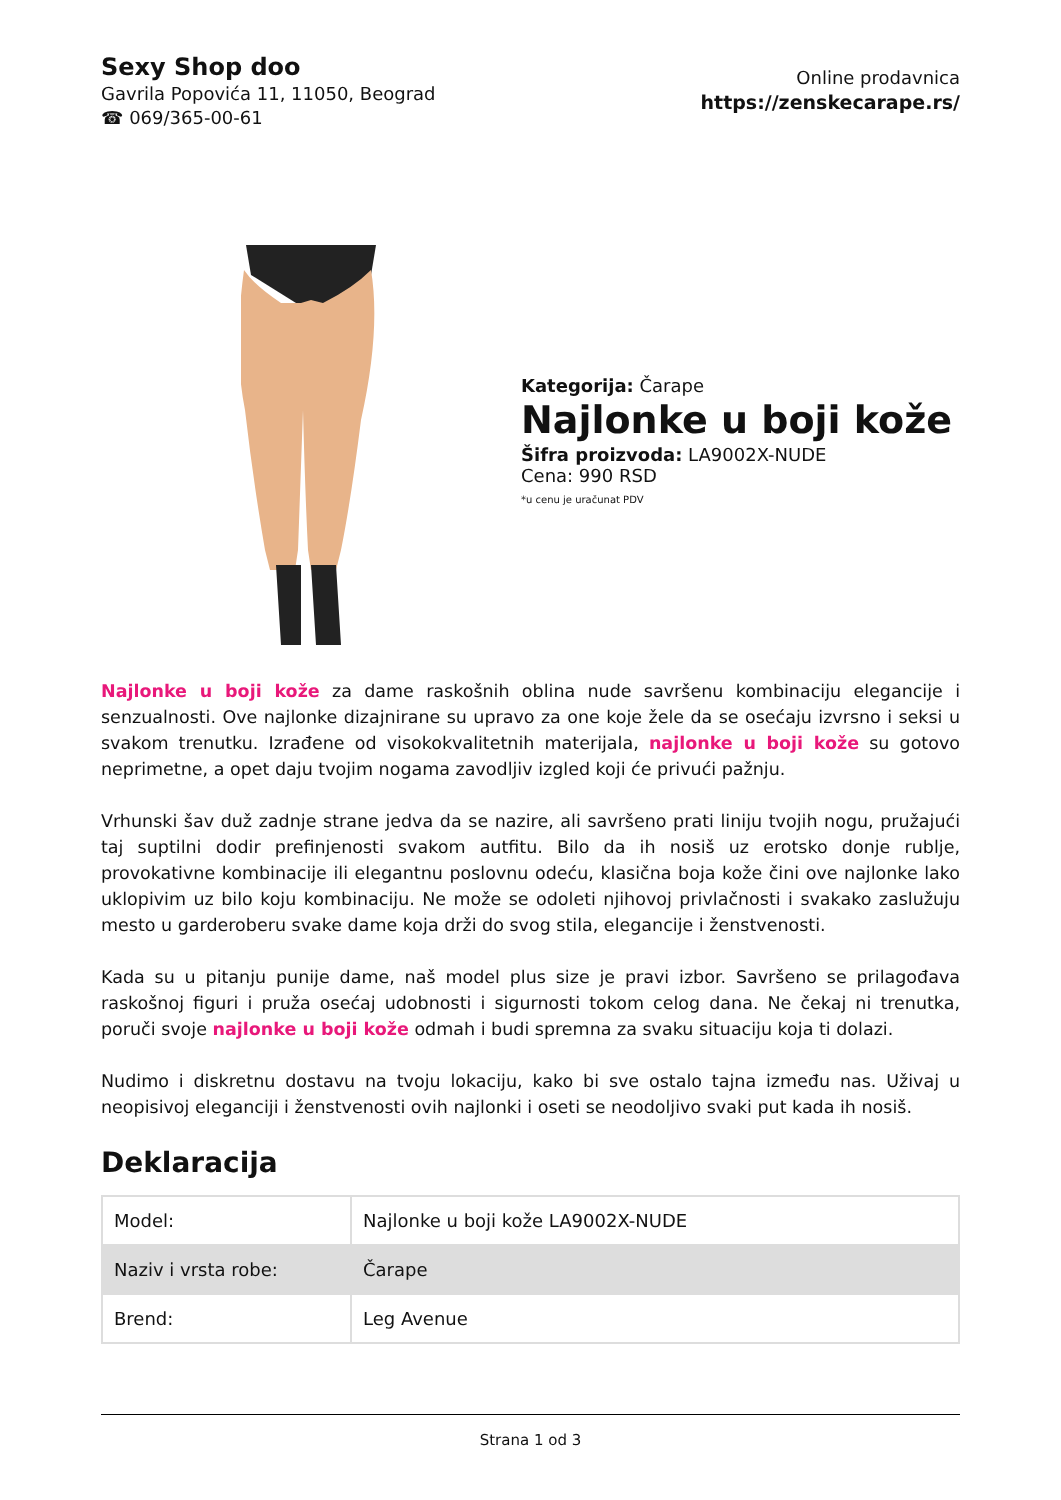Sexy Shop doo
Gavrila Popovića 11, 11050, Beograd
☎ 069/365-00-61
Online prodavnica
https://zenskecarape.rs/
Kategorija: Čarape
Najlonke u boji kože
Šifra proizvoda: LA9002X-NUDE
Cena: 990 RSD
*u cenu je uračunat PDV
Najlonke u boji kože za dame raskošnih oblina nude savršenu kombinaciju elegancije i senzualnosti. Ove najlonke dizajnirane su upravo za one koje žele da se osećaju izvrsno i seksi u svakom trenutku. Izrađene od visokokvalitetnih materijala, najlonke u boji kože su gotovo neprimetne, a opet daju tvojim nogama zavodljiv izgled koji će privući pažnju.
Vrhunski šav duž zadnje strane jedva da se nazire, ali savršeno prati liniju tvojih nogu, pružajući taj suptilni dodir prefinjenosti svakom autfitu. Bilo da ih nosiš uz erotsko donje rublje, provokativne kombinacije ili elegantnu poslovnu odeću, klasična boja kože čini ove najlonke lako uklopivim uz bilo koju kombinaciju. Ne može se odoleti njihovoj privlačnosti i svakako zaslužuju mesto u garderoberu svake dame koja drži do svog stila, elegancije i ženstvenosti.
Kada su u pitanju punije dame, naš model plus size je pravi izbor. Savršeno se prilagođava raskošnoj figuri i pruža osećaj udobnosti i sigurnosti tokom celog dana. Ne čekaj ni trenutka, poruči svoje najlonke u boji kože odmah i budi spremna za svaku situaciju koja ti dolazi.
Nudimo i diskretnu dostavu na tvoju lokaciju, kako bi sve ostalo tajna između nas. Uživaj u neopisivoj eleganciji i ženstvenosti ovih najlonki i oseti se neodoljivo svaki put kada ih nosiš.
Deklaracija
| Model: | Najlonke u boji kože LA9002X-NUDE |
| Naziv i vrsta robe: | Čarape |
| Brend: | Leg Avenue |
Strana 1 od 3